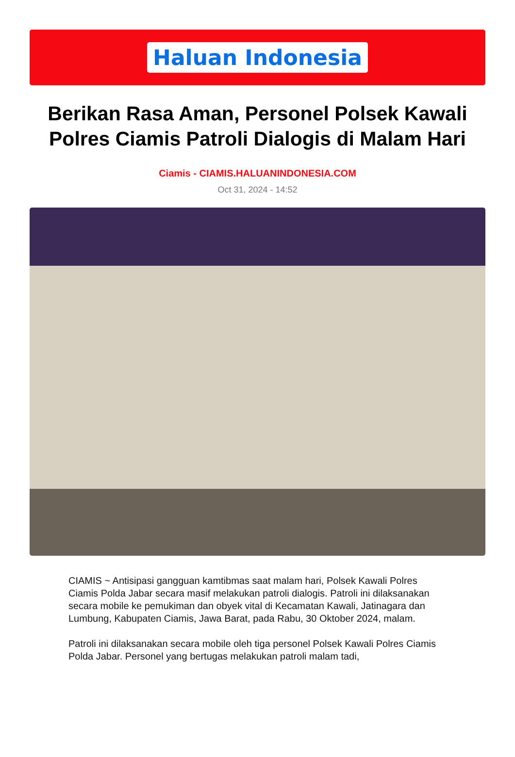Haluan Indonesia
Berikan Rasa Aman, Personel Polsek Kawali Polres Ciamis Patroli Dialogis di Malam Hari
Ciamis - CIAMIS.HALUANINDONESIA.COM
Oct 31, 2024 - 14:52
CIAMIS ~ Antisipasi gangguan kamtibmas saat malam hari, Polsek Kawali Polres Ciamis Polda Jabar secara masif melakukan patroli dialogis. Patroli ini dilaksanakan secara mobile ke pemukiman dan obyek vital di Kecamatan Kawali, Jatinagara dan Lumbung, Kabupaten Ciamis, Jawa Barat, pada Rabu, 30 Oktober 2024, malam.
Patroli ini dilaksanakan secara mobile oleh tiga personel Polsek Kawali Polres Ciamis Polda Jabar. Personel yang bertugas melakukan patroli malam tadi,